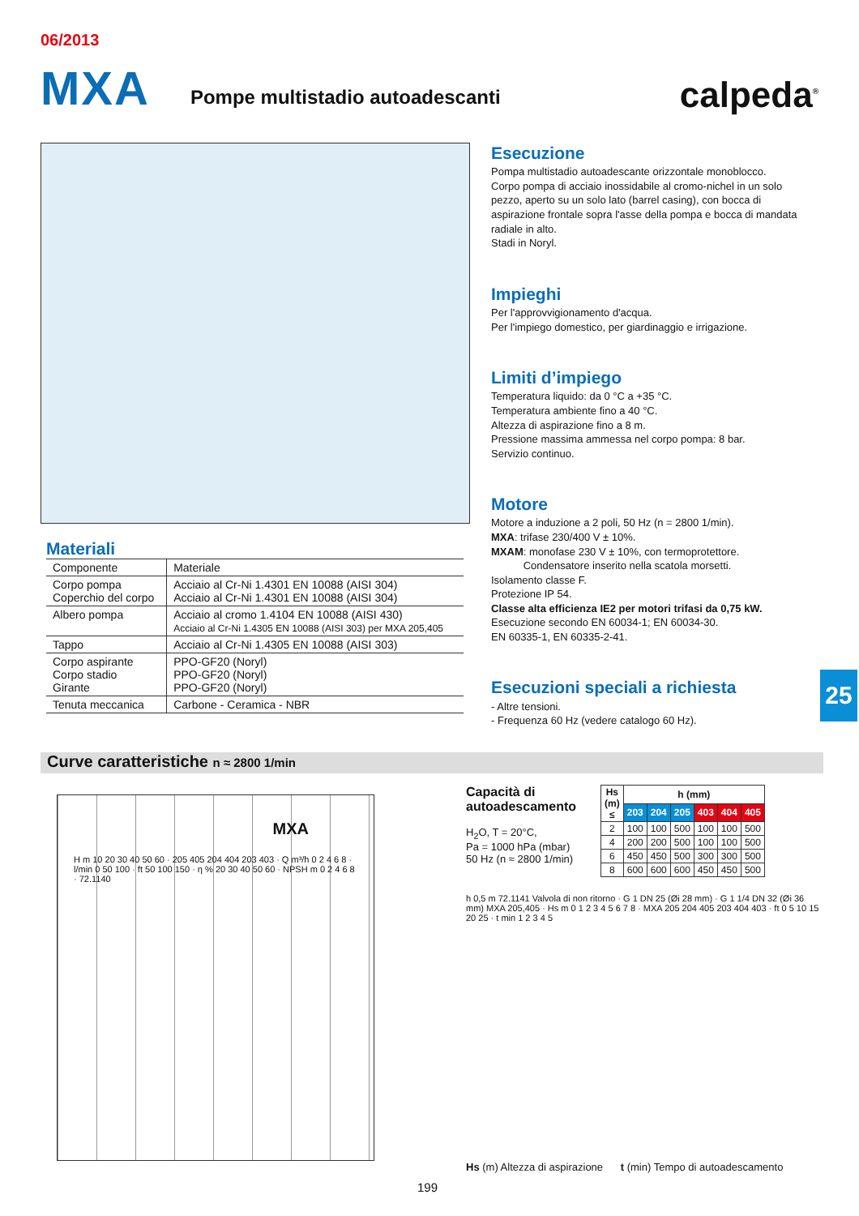06/2013
MXA Pompe multistadio autoadescanti calpeda<sup>®</sup>
Esecuzione
Pompa multistadio autoadescante orizzontale monoblocco.
Corpo pompa di acciaio inossidabile al cromo-nichel in un solo pezzo, aperto su un solo lato (barrel casing), con bocca di aspirazione frontale sopra l'asse della pompa e bocca di mandata radiale in alto.
Stadi in Noryl.
Impieghi
Per l'approvvigionamento d'acqua.
Per l'impiego domestico, per giardinaggio e irrigazione.
Limiti d’impiego
Temperatura liquido: da 0 °C a +35 °C.
Temperatura ambiente fino a 40 °C.
Altezza di aspirazione fino a 8 m.
Pressione massima ammessa nel corpo pompa: 8 bar.
Servizio continuo.
Motore
Motore a induzione a 2 poli, 50 Hz (n = 2800 1/min).
MXA: trifase 230/400 V ± 10%.
MXAM: monofase 230 V ± 10%, con termoprotettore.
Condensatore inserito nella scatola morsetti.
Isolamento classe F.
Protezione IP 54.
Classe alta efficienza IE2 per motori trifasi da 0,75 kW.
Esecuzione secondo EN 60034-1; EN 60034-30.
EN 60335-1, EN 60335-2-41.
Esecuzioni speciali a richiesta
- Altre tensioni.
- Frequenza 60 Hz (vedere catalogo 60 Hz).
Materiali
| Componente | Materiale |
| Corpo pompa Coperchio del corpo | Acciaio al Cr-Ni 1.4301 EN 10088 (AISI 304) Acciaio al Cr-Ni 1.4301 EN 10088 (AISI 304) |
| Albero pompa | Acciaio al cromo 1.4104 EN 10088 (AISI 430) Acciaio al Cr-Ni 1.4305 EN 10088 (AISI 303) per MXA 205,405 |
| Tappo | Acciaio al Cr-Ni 1.4305 EN 10088 (AISI 303) |
| Corpo aspirante Corpo stadio Girante | PPO-GF20 (Noryl) PPO-GF20 (Noryl) PPO-GF20 (Noryl) |
| Tenuta meccanica | Carbone - Ceramica - NBR |
25
Curve caratteristiche n ≈ 2800 1/min
MXA
H m 10 20 30 40 50 60 · 205 405 204 404 203 403 · Q m³/h 0 2 4 6 8 · l/min 0 50 100 · ft 50 100 150 · η % 20 30 40 50 60 · NPSH m 0 2 4 6 8 · 72.1140
Capacità di
autoadescamento
H<sub>2</sub>O, T = 20°C,
Pa = 1000 hPa (mbar)
50 Hz (n ≈ 2800 1/min)
| Hs (m) ≤ | h (mm) | | | | | |
| --- | --- | --- | --- | --- | --- | --- |
| | 203 | 204 | 205 | 403 | 404 | 405 |
| 2 | 100 | 100 | 500 | 100 | 100 | 500 |
| 4 | 200 | 200 | 500 | 100 | 100 | 500 |
| 6 | 450 | 450 | 500 | 300 | 300 | 500 |
| 8 | 600 | 600 | 600 | 450 | 450 | 500 |
h 0,5 m 72.1141 Valvola di non ritorno · G 1 DN 25 (Øi 28 mm) · G 1 1/4 DN 32 (Øi 36 mm) MXA 205,405 · Hs m 0 1 2 3 4 5 6 7 8 · MXA 205 204 405 203 404 403 · ft 0 5 10 15 20 25 · t min 1 2 3 4 5
Hs (m) Altezza di aspirazione t (min) Tempo di autoadescamento
199